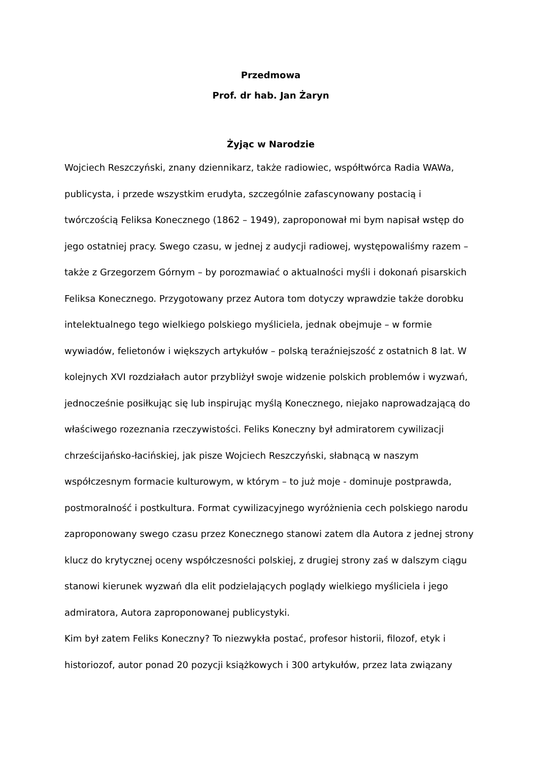Przedmowa
Prof. dr hab. Jan Żaryn
Żyjąc w Narodzie
Wojciech Reszczyński, znany dziennikarz, także radiowiec, współtwórca Radia WAWa, publicysta, i przede wszystkim erudyta, szczególnie zafascynowany postacią i twórczością Feliksa Konecznego (1862 – 1949), zaproponował mi bym napisał wstęp do jego ostatniej pracy. Swego czasu, w jednej z audycji radiowej, występowaliśmy razem – także z Grzegorzem Górnym – by porozmawiać o aktualności myśli i dokonań pisarskich Feliksa Konecznego. Przygotowany przez Autora tom dotyczy wprawdzie także dorobku intelektualnego tego wielkiego polskiego myśliciela, jednak obejmuje – w formie wywiadów, felietonów i większych artykułów – polską teraźniejszość z ostatnich 8 lat. W kolejnych XVI rozdziałach autor przybliżył swoje widzenie polskich problemów i wyzwań, jednocześnie posiłkując się lub inspirując myślą Konecznego, niejako naprowadzającą do właściwego rozeznania rzeczywistości. Feliks Koneczny był admiratorem cywilizacji chrześcijańsko-łacińskiej, jak pisze Wojciech Reszczyński, słabnącą w naszym współczesnym formacie kulturowym, w którym – to już moje - dominuje postprawda, postmoralność i postkultura. Format cywilizacyjnego wyróżnienia cech polskiego narodu zaproponowany swego czasu przez Konecznego stanowi zatem dla Autora z jednej strony klucz do krytycznej oceny współczesności polskiej, z drugiej strony zaś w dalszym ciągu stanowi kierunek wyzwań dla elit podzielających poglądy wielkiego myśliciela i jego admiratora, Autora zaproponowanej publicystyki.
Kim był zatem Feliks Koneczny? To niezwykła postać, profesor historii, filozof, etyk i historiozof, autor ponad 20 pozycji książkowych i 300 artykułów, przez lata związany